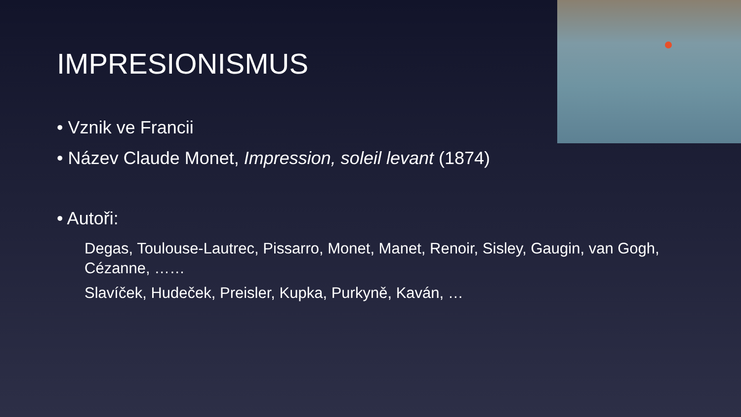IMPRESIONISMUS
• Vznik ve Francii
• Název Claude Monet, Impression, soleil levant (1874)
• Autoři:
Degas, Toulouse-Lautrec, Pissarro, Monet, Manet, Renoir, Sisley, Gaugin, van Gogh, Cézanne, ……
Slavíček, Hudeček, Preisler, Kupka, Purkyně, Kaván, …